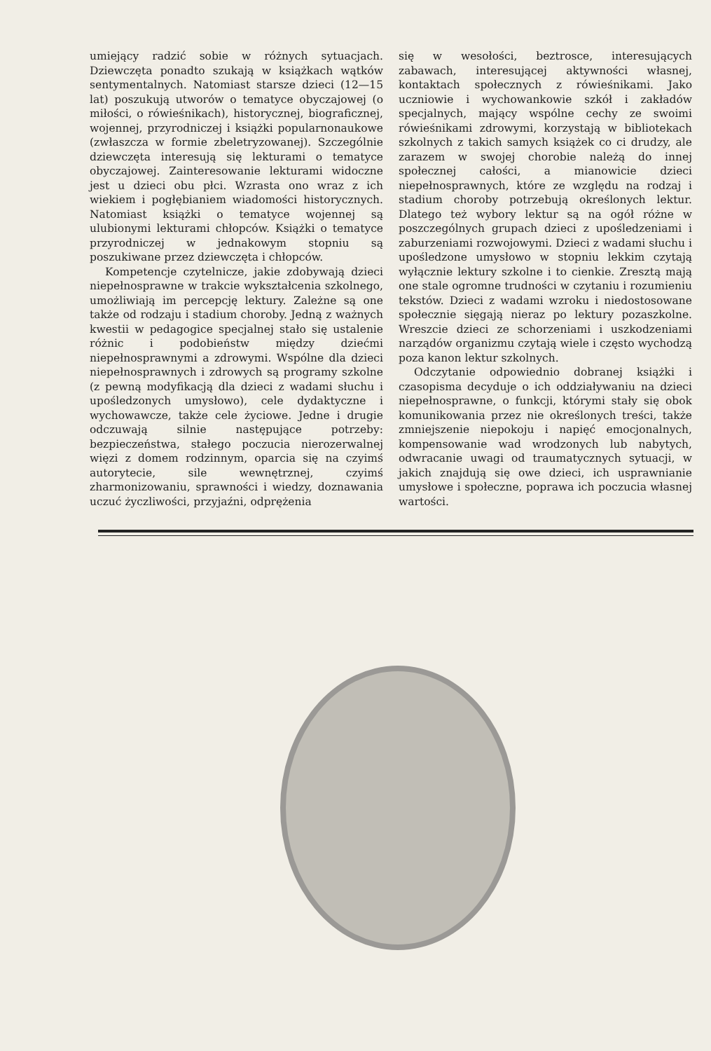umiejący radzić sobie w różnych sytuacjach. Dziewczęta ponadto szukają w książkach wątków sentymentalnych. Natomiast starsze dzieci (12—15 lat) poszukują utworów o tematyce obyczajowej (o miłości, o rówieśnikach), historycznej, biograficznej, wojennej, przyrodniczej i książki popularnonaukowe (zwłaszcza w formie zbeletryzowanej). Szczególnie dziewczęta interesują się lekturami o tematyce obyczajowej. Zainteresowanie lekturami widoczne jest u dzieci obu płci. Wzrasta ono wraz z ich wiekiem i pogłębianiem wiadomości historycznych. Natomiast książki o tematyce wojennej są ulubionymi lekturami chłopców. Książki o tematyce przyrodniczej w jednakowym stopniu są poszukiwane przez dziewczęta i chłopców.
Kompetencje czytelnicze, jakie zdobywają dzieci niepełnosprawne w trakcie wykształcenia szkolnego, umożliwiają im percepcję lektury. Zależne są one także od rodzaju i stadium choroby. Jedną z ważnych kwestii w pedagogice specjalnej stało się ustalenie różnic i podobieństw między dziećmi niepełnosprawnymi a zdrowymi. Wspólne dla dzieci niepełnosprawnych i zdrowych są programy szkolne (z pewną modyfikacją dla dzieci z wadami słuchu i upośledzonych umysłowo), cele dydaktyczne i wychowawcze, także cele życiowe. Jedne i drugie odczuwają silnie następujące potrzeby: bezpieczeństwa, stałego poczucia nierozerwalnej więzi z domem rodzinnym, oparcia się na czyimś autorytecie, sile wewnętrznej, czyimś zharmonizowaniu, sprawności i wiedzy, doznawania uczuć życzliwości, przyjaźni, odprężenia
się w wesołości, beztrosce, interesujących zabawach, interesującej aktywności własnej, kontaktach społecznych z rówieśnikami. Jako uczniowie i wychowankowie szkół i zakładów specjalnych, mający wspólne cechy ze swoimi rówieśnikami zdrowymi, korzystają w bibliotekach szkolnych z takich samych książek co ci drudzy, ale zarazem w swojej chorobie należą do innej społecznej całości, a mianowicie dzieci niepełnosprawnych, które ze względu na rodzaj i stadium choroby potrzebują określonych lektur. Dlatego też wybory lektur są na ogół różne w poszczególnych grupach dzieci z upośledzeniami i zaburzeniami rozwojowymi. Dzieci z wadami słuchu i upośledzone umysłowo w stopniu lekkim czytają wyłącznie lektury szkolne i to cienkie. Zresztą mają one stale ogromne trudności w czytaniu i rozumieniu tekstów. Dzieci z wadami wzroku i niedostosowane społecznie sięgają nieraz po lektury pozaszkolne. Wreszcie dzieci ze schorzeniami i uszkodzeniami narządów organizmu czytają wiele i często wychodzą poza kanon lektur szkolnych.
Odczytanie odpowiednio dobranej książki i czasopisma decyduje o ich oddziaływaniu na dzieci niepełnosprawne, o funkcji, którymi stały się obok komunikowania przez nie określonych treści, także zmniejszenie niepokoju i napięć emocjonalnych, kompensowanie wad wrodzonych lub nabytych, odwracanie uwagi od traumatycznych sytuacji, w jakich znajdują się owe dzieci, ich usprawnianie umysłowe i społeczne, poprawa ich poczucia własnej wartości.